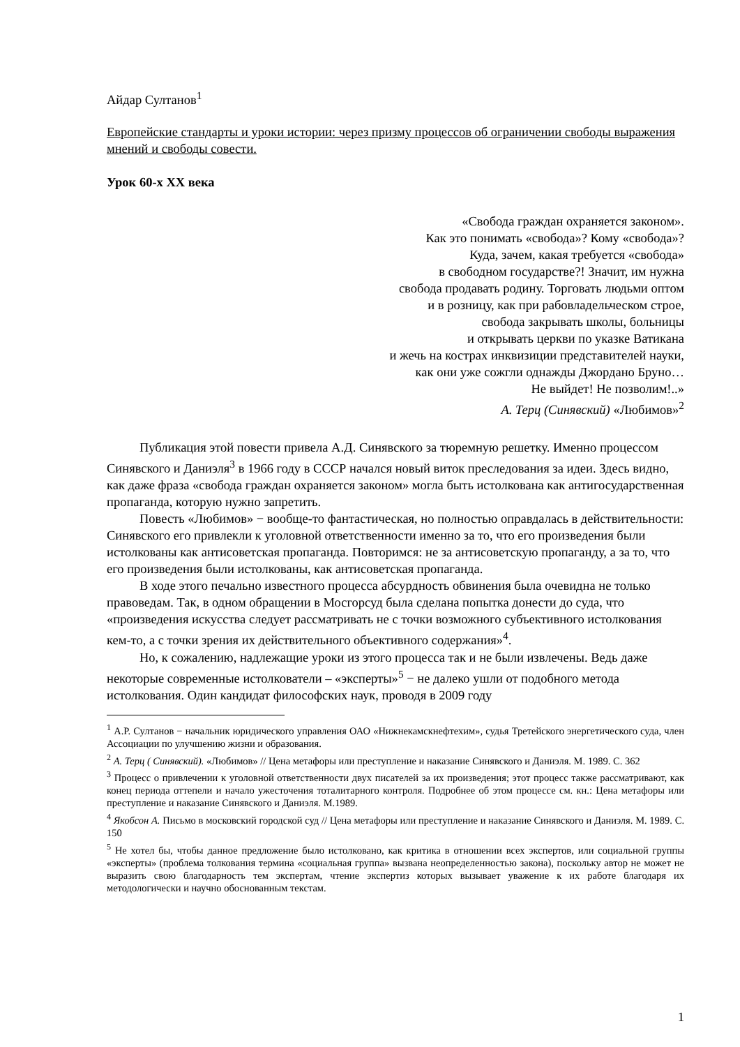Айдар Султанов<sup>1</sup>
Европейские стандарты и уроки истории: через призму процессов об ограничении свободы выражения мнений и свободы совести.
Урок 60-х ХХ века
«Свобода граждан охраняется законом».
Как это понимать «свобода»? Кому «свобода»?
Куда, зачем, какая требуется «свобода»
в свободном государстве?! Значит, им нужна
свобода продавать родину. Торговать людьми оптом
и в розницу, как при рабовладельческом строе,
свобода закрывать школы, больницы
и открывать церкви по указке Ватикана
и жечь на кострах инквизиции представителей науки,
как они уже сожгли однажды Джордано Бруно…
Не выйдет! Не позволим!..»
А. Терц (Синявский) «Любимов»<sup>2</sup>
Публикация этой повести привела А.Д. Синявского за тюремную решетку. Именно процессом Синявского и Даниэля<sup>3</sup> в 1966 году в СССР начался новый виток преследования за идеи. Здесь видно, как даже фраза «свобода граждан охраняется законом» могла быть истолкована как антигосударственная пропаганда, которую нужно запретить.
Повесть «Любимов» − вообще-то фантастическая, но полностью оправдалась в действительности: Синявского его привлекли к уголовной ответственности именно за то, что его произведения были истолкованы как антисоветская пропаганда. Повторимся: не за антисоветскую пропаганду, а за то, что его произведения были истолкованы, как антисоветская пропаганда.
В ходе этого печально известного процесса абсурдность обвинения была очевидна не только правоведам. Так, в одном обращении в Мосгорсуд была сделана попытка донести до суда, что «произведения искусства следует рассматривать не с точки возможного субъективного истолкования кем-то, а с точки зрения их действительного объективного содержания»<sup>4</sup>.
Но, к сожалению, надлежащие уроки из этого процесса так и не были извлечены. Ведь даже некоторые современные истолкователи – «эксперты»<sup>5</sup> − не далеко ушли от подобного метода истолкования. Один кандидат философских наук, проводя в 2009 году
<sup>1</sup> А.Р. Султанов − начальник юридического управления ОАО «Нижнекамскнефтехим», судья Третейского энергетического суда, член Ассоциации по улучшению жизни и образования.
<sup>2</sup> А. Терц ( Синявский). «Любимов» // Цена метафоры или преступление и наказание Синявского и Даниэля. М. 1989. С. 362
<sup>3</sup> Процесс о привлечении к уголовной ответственности двух писателей за их произведения; этот процесс также рассматривают, как конец периода оттепели и начало ужесточения тоталитарного контроля. Подробнее об этом процессе см. кн.: Цена метафоры или преступление и наказание Синявского и Даниэля. М.1989.
<sup>4</sup> Якобсон А. Письмо в московский городской суд // Цена метафоры или преступление и наказание Синявского и Даниэля. М. 1989. С. 150
<sup>5</sup> Не хотел бы, чтобы данное предложение было истолковано, как критика в отношении всех экспертов, или социальной группы «эксперты» (проблема толкования термина «социальная группа» вызвана неопределенностью закона), поскольку автор не может не выразить свою благодарность тем экспертам, чтение экспертиз которых вызывает уважение к их работе благодаря их методологически и научно обоснованным текстам.
1